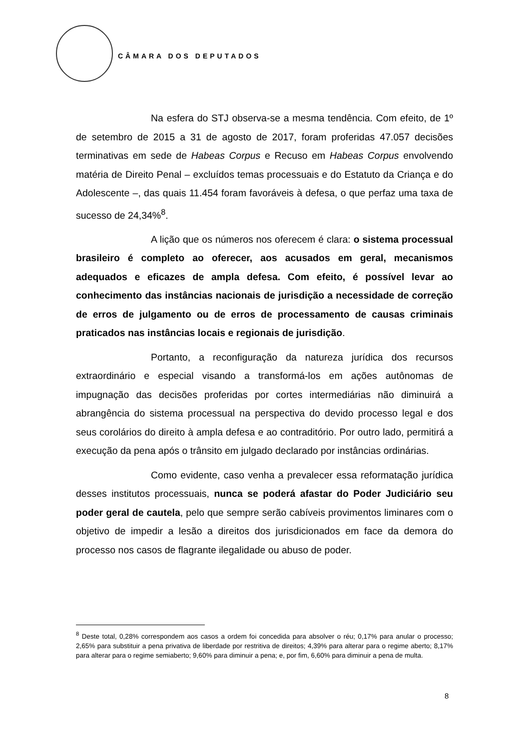CÂMARA DOS DEPUTADOS
Na esfera do STJ observa-se a mesma tendência. Com efeito, de 1º de setembro de 2015 a 31 de agosto de 2017, foram proferidas 47.057 decisões terminativas em sede de Habeas Corpus e Recuso em Habeas Corpus envolvendo matéria de Direito Penal – excluídos temas processuais e do Estatuto da Criança e do Adolescente –, das quais 11.454 foram favoráveis à defesa, o que perfaz uma taxa de sucesso de 24,34%<sup>8</sup>.
A lição que os números nos oferecem é clara: o sistema processual brasileiro é completo ao oferecer, aos acusados em geral, mecanismos adequados e eficazes de ampla defesa. Com efeito, é possível levar ao conhecimento das instâncias nacionais de jurisdição a necessidade de correção de erros de julgamento ou de erros de processamento de causas criminais praticados nas instâncias locais e regionais de jurisdição.
Portanto, a reconfiguração da natureza jurídica dos recursos extraordinário e especial visando a transformá-los em ações autônomas de impugnação das decisões proferidas por cortes intermediárias não diminuirá a abrangência do sistema processual na perspectiva do devido processo legal e dos seus corolários do direito à ampla defesa e ao contraditório. Por outro lado, permitirá a execução da pena após o trânsito em julgado declarado por instâncias ordinárias.
Como evidente, caso venha a prevalecer essa reformatação jurídica desses institutos processuais, nunca se poderá afastar do Poder Judiciário seu poder geral de cautela, pelo que sempre serão cabíveis provimentos liminares com o objetivo de impedir a lesão a direitos dos jurisdicionados em face da demora do processo nos casos de flagrante ilegalidade ou abuso de poder.
<sup>8</sup> Deste total, 0,28% correspondem aos casos a ordem foi concedida para absolver o réu; 0,17% para anular o processo; 2,65% para substituir a pena privativa de liberdade por restritiva de direitos; 4,39% para alterar para o regime aberto; 8,17% para alterar para o regime semiaberto; 9,60% para diminuir a pena; e, por fim, 6,60% para diminuir a pena de multa.
8